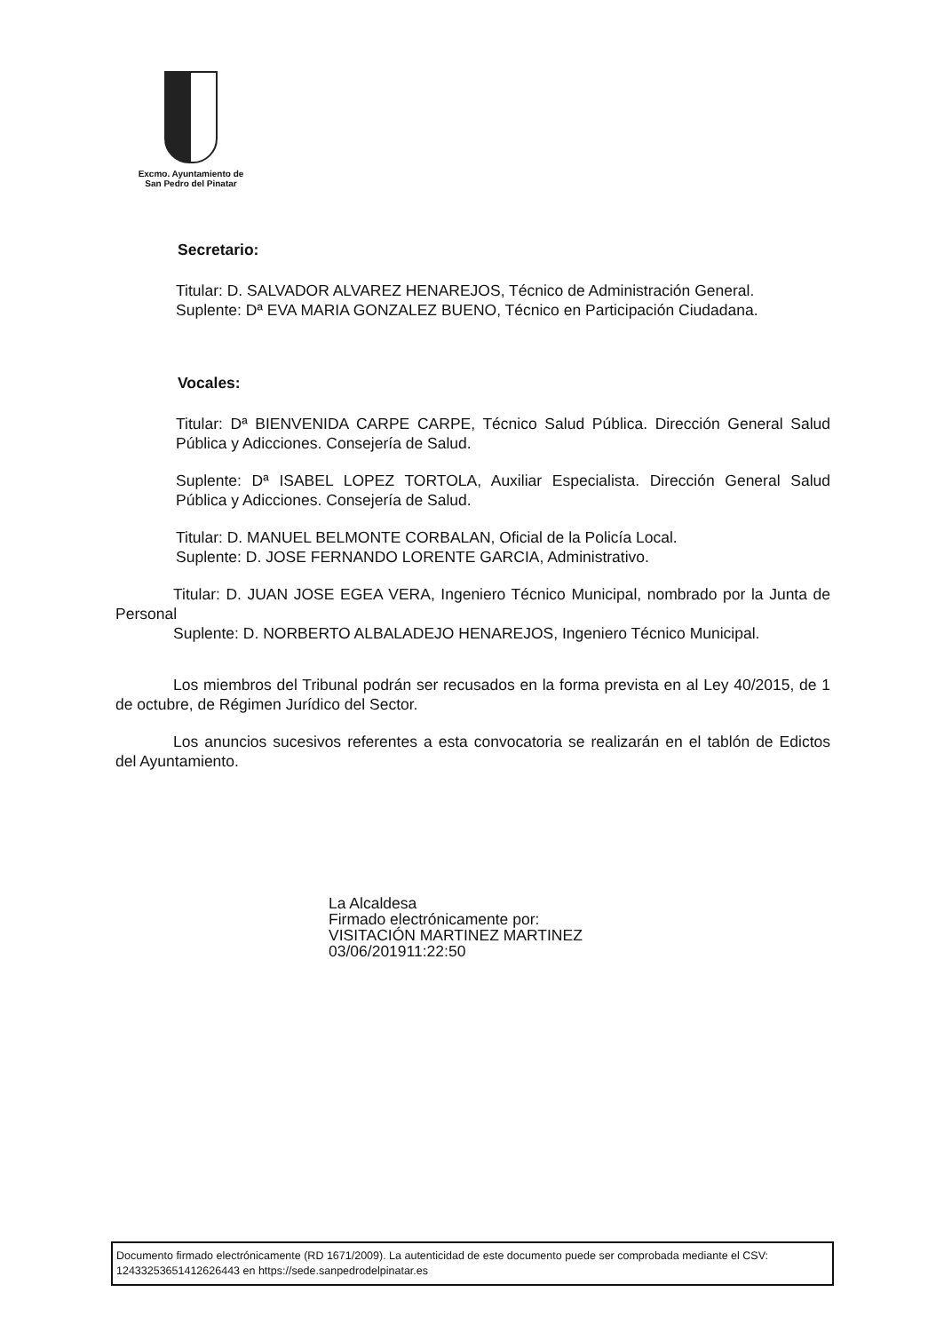Excmo. Ayuntamiento de
San Pedro del Pinatar
Secretario:
Titular: D. SALVADOR ALVAREZ HENAREJOS, Técnico de Administración General.
Suplente: Dª EVA MARIA GONZALEZ BUENO, Técnico en Participación Ciudadana.
Vocales:
Titular: Dª BIENVENIDA CARPE CARPE, Técnico Salud Pública. Dirección General Salud Pública y Adicciones. Consejería de Salud.
Suplente: Dª ISABEL LOPEZ TORTOLA, Auxiliar Especialista. Dirección General Salud Pública y Adicciones. Consejería de Salud.
Titular: D. MANUEL BELMONTE CORBALAN, Oficial de la Policía Local.
Suplente: D. JOSE FERNANDO LORENTE GARCIA, Administrativo.
Titular: D. JUAN JOSE EGEA VERA, Ingeniero Técnico Municipal, nombrado por la Junta de Personal
Suplente: D. NORBERTO ALBALADEJO HENAREJOS, Ingeniero Técnico Municipal.
Los miembros del Tribunal podrán ser recusados en la forma prevista en al Ley 40/2015, de 1 de octubre, de Régimen Jurídico del Sector.
Los anuncios sucesivos referentes a esta convocatoria se realizarán en el tablón de Edictos del Ayuntamiento.
La Alcaldesa
Firmado electrónicamente por:
VISITACIÓN MARTINEZ MARTINEZ
03/06/201911:22:50
Documento firmado electrónicamente (RD 1671/2009). La autenticidad de este documento puede ser comprobada mediante el CSV: 12433253651412626443 en https://sede.sanpedrodelpinatar.es